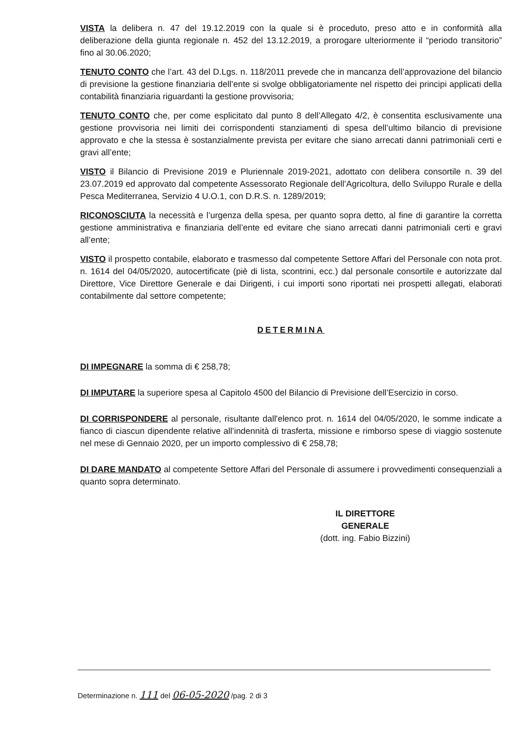VISTA la delibera n. 47 del 19.12.2019 con la quale si è proceduto, preso atto e in conformità alla deliberazione della giunta regionale n. 452 del 13.12.2019, a prorogare ulteriormente il “periodo transitorio” fino al 30.06.2020;
TENUTO CONTO che l’art. 43 del D.Lgs. n. 118/2011 prevede che in mancanza dell’approvazione del bilancio di previsione la gestione finanziaria dell’ente si svolge obbligatoriamente nel rispetto dei principi applicati della contabilità finanziaria riguardanti la gestione provvisoria;
TENUTO CONTO che, per come esplicitato dal punto 8 dell’Allegato 4/2, è consentita esclusivamente una gestione provvisoria nei limiti dei corrispondenti stanziamenti di spesa dell’ultimo bilancio di previsione approvato e che la stessa è sostanzialmente prevista per evitare che siano arrecati danni patrimoniali certi e gravi all’ente;
VISTO il Bilancio di Previsione 2019 e Pluriennale 2019-2021, adottato con delibera consortile n. 39 del 23.07.2019 ed approvato dal competente Assessorato Regionale dell’Agricoltura, dello Sviluppo Rurale e della Pesca Mediterranea, Servizio 4 U.O.1, con D.R.S. n. 1289/2019;
RICONOSCIUTA la necessità e l’urgenza della spesa, per quanto sopra detto, al fine di garantire la corretta gestione amministrativa e finanziaria dell’ente ed evitare che siano arrecati danni patrimoniali certi e gravi all’ente;
VISTO il prospetto contabile, elaborato e trasmesso dal competente Settore Affari del Personale con nota prot. n. 1614 del 04/05/2020, autocertificate (piè di lista, scontrini, ecc.) dal personale consortile e autorizzate dal Direttore, Vice Direttore Generale e dai Dirigenti, i cui importi sono riportati nei prospetti allegati, elaborati contabilmente dal settore competente;
DETERMINA
DI IMPEGNARE la somma di € 258,78;
DI IMPUTARE la superiore spesa al Capitolo 4500 del Bilancio di Previsione dell’Esercizio in corso.
DI CORRISPONDERE al personale, risultante dall'elenco prot. n. 1614 del 04/05/2020, le somme indicate a fianco di ciascun dipendente relative all’indennità di trasferta, missione e rimborso spese di viaggio sostenute nel mese di Gennaio 2020, per un importo complessivo di € 258,78;
DI DARE MANDATO al competente Settore Affari del Personale di assumere i provvedimenti consequenziali a quanto sopra determinato.
IL DIRETTORE GENERALE
(dott. ing. Fabio Bizzini)
Determinazione n. 111 del 06-05-2020 /pag. 2 di 3